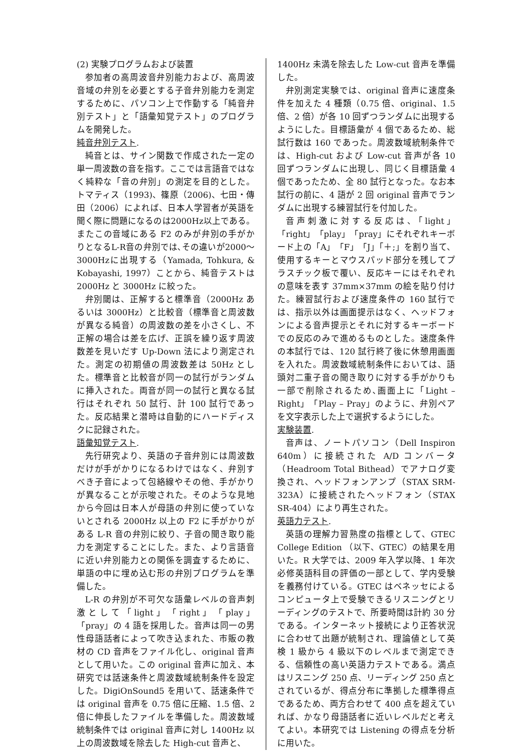(2) 実験プログラムおよび装置
参加者の高周波音弁別能力および、高周波音域の弁別を必要とする子音弁別能力を測定するために、パソコン上で作動する「純音弁別テスト」と「語彙知覚テスト」のプログラムを開発した。
純音弁別テスト.
純音とは、サイン関数で作成された一定の単一周波数の音を指す。ここでは言語音ではなく純粋な「音の弁別」の測定を目的とした。トマティス（1993)、篠原（2006)、七田・傳田（2006）によれば、日本人学習者が英語を聞く際に問題になるのは2000Hz以上である。またこの音域にある F2 のみが弁別の手がかりとなるL-R音の弁別では､その違いが2000～3000Hzに出現する（Yamada, Tohkura, & Kobayashi, 1997）ことから、純音テストは 2000Hz と 3000Hz に絞った。
弁別閾は、正解すると標準音（2000Hz あるいは 3000Hz）と比較音（標準音と周波数が異なる純音）の周波数の差を小さくし、不正解の場合は差を広げ、正誤を繰り返す周波数差を見いだす Up-Down 法により測定された。測定の初期値の周波数差は 50Hz とした。標準音と比較音が同一の試行がランダムに挿入された。両音が同一の試行と異なる試行はそれぞれ 50 試行、計 100 試行であった。反応結果と潜時は自動的にハードディスクに記録された。
語彙知覚テスト.
先行研究より、英語の子音弁別には周波数だけが手がかりになるわけではなく、弁別すべき子音によって包絡線やその他、手がかりが異なることが示唆された。そのような見地から今回は日本人が母語の弁別に使っていないとされる 2000Hz 以上の F2 に手がかりがある L-R 音の弁別に絞り、子音の聞き取り能力を測定することにした。また、より言語音に近い弁別能力との関係を調査するために、単語の中に埋め込む形の弁別プログラムを準備した。
L-R の弁別が不可欠な語彙レベルの音声刺激として「light」「right」「play」「pray」の 4 語を採用した。音声は同一の男性母語話者によって吹き込まれた、市販の教材の CD 音声をファイル化し、original 音声として用いた。この original 音声に加え、本研究では話速条件と周波数域統制条件を設定した。DigiOnSound5 を用いて、話速条件では original 音声を 0.75 倍に圧縮、1.5 倍、2 倍に伸長したファイルを準備した。周波数域統制条件では original 音声に対し 1400Hz 以上の周波数域を除去した High-cut 音声と、
1400Hz 未満を除去した Low-cut 音声を準備した。
弁別測定実験では、original 音声に速度条件を加えた 4 種類（0.75 倍、original、1.5 倍、2 倍）が各 10 回ずつランダムに出現するようにした。目標語彙が 4 個であるため、総試行数は 160 であった。周波数域統制条件では、High-cut および Low-cut 音声が各 10 回ずつランダムに出現し、同じく目標語彙 4 個であったため、全 80 試行となった。なお本試行の前に、4 語が 2 回 original 音声でランダムに出現する練習試行を付加した。
音声刺激に対する反応は、「light」「right」「play」「pray」にそれぞれキーボード上の「A」「F」「J」「＋;」を割り当て、使用するキーとマウスパッド部分を残してプラスチック板で覆い、反応キーにはそれぞれの意味を表す 37mm×37mm の絵を貼り付けた。練習試行および速度条件の 160 試行では、指示以外は画面提示はなく、ヘッドフォンによる音声提示とそれに対するキーボードでの反応のみで進めるものとした。速度条件の本試行では、120 試行終了後に休憩用画面を入れた。周波数域統制条件においては、語頭対二重子音の聞き取りに対する手がかりも一部で削除されるため､画面上に「Light – Right」「Play – Pray」のように、弁別ペアを文字表示した上で選択するようにした。
実験装置.
音声は、ノートパソコン（Dell Inspiron 640m）に接続された A/D コンバータ（Headroom Total Bithead）でアナログ変換され、ヘッドフォンアンプ（STAX SRM-323A）に接続されたヘッドフォン（STAX　SR-404）により再生された。
英語力テスト.
英語の理解力習熟度の指標として、GTEC College Edition （以下、GTEC）の結果を用いた。R 大学では、2009 年入学以降、1 年次必修英語科目の評価の一部として、学内受験を義務付けている。GTEC はベネッセによるコンピュータ上で受験できるリスニングとリーディングのテストで、所要時間は計約 30 分である。インターネット接続により正答状況に合わせて出題が統制され、理論値として英検 1 級から 4 級以下のレベルまで測定できる、信頼性の高い英語力テストである。満点はリスニング 250 点、リーディング 250 点とされているが、得点分布に準拠した標準得点であるため、両方合わせて 400 点を超えていれば、かなり母語話者に近いレベルだと考えてよい。本研究では Listening の得点を分析に用いた。